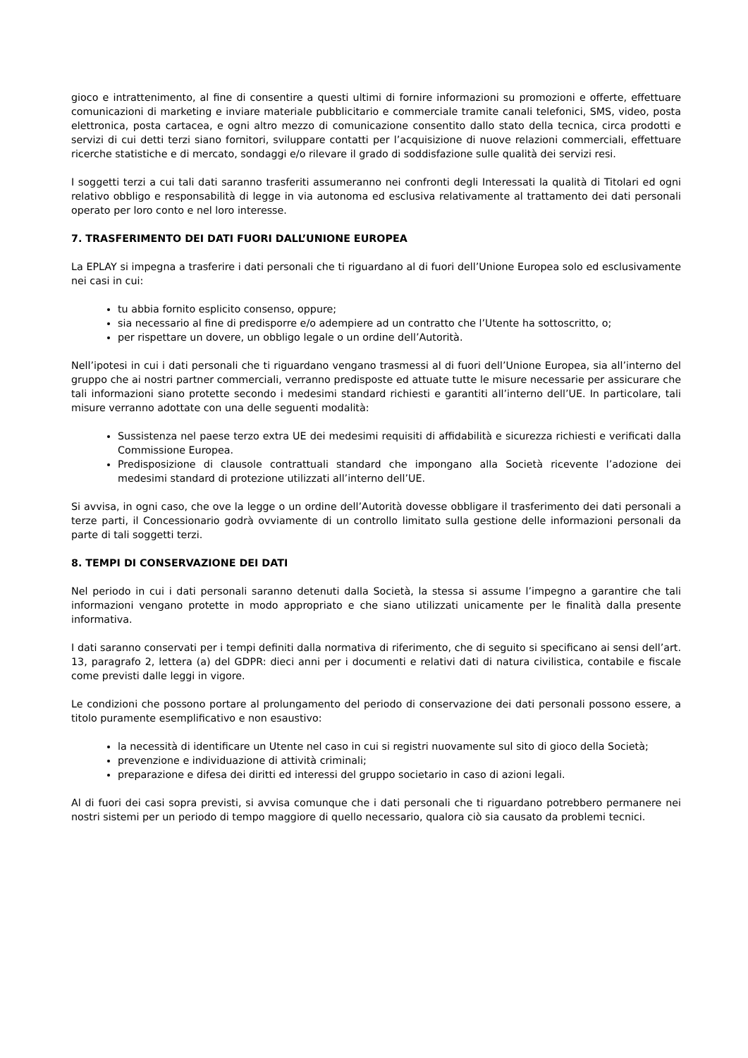gioco e intrattenimento, al fine di consentire a questi ultimi di fornire informazioni su promozioni e offerte, effettuare comunicazioni di marketing e inviare materiale pubblicitario e commerciale tramite canali telefonici, SMS, video, posta elettronica, posta cartacea, e ogni altro mezzo di comunicazione consentito dallo stato della tecnica, circa prodotti e servizi di cui detti terzi siano fornitori, sviluppare contatti per l’acquisizione di nuove relazioni commerciali, effettuare ricerche statistiche e di mercato, sondaggi e/o rilevare il grado di soddisfazione sulle qualità dei servizi resi.
I soggetti terzi a cui tali dati saranno trasferiti assumeranno nei confronti degli Interessati la qualità di Titolari ed ogni relativo obbligo e responsabilità di legge in via autonoma ed esclusiva relativamente al trattamento dei dati personali operato per loro conto e nel loro interesse.
7. TRASFERIMENTO DEI DATI FUORI DALL’UNIONE EUROPEA
La EPLAY si impegna a trasferire i dati personali che ti riguardano al di fuori dell’Unione Europea solo ed esclusivamente nei casi in cui:
tu abbia fornito esplicito consenso, oppure;
sia necessario al fine di predisporre e/o adempiere ad un contratto che l’Utente ha sottoscritto, o;
per rispettare un dovere, un obbligo legale o un ordine dell’Autorità.
Nell’ipotesi in cui i dati personali che ti riguardano vengano trasmessi al di fuori dell’Unione Europea, sia all’interno del gruppo che ai nostri partner commerciali, verranno predisposte ed attuate tutte le misure necessarie per assicurare che tali informazioni siano protette secondo i medesimi standard richiesti e garantiti all’interno dell’UE. In particolare, tali misure verranno adottate con una delle seguenti modalità:
Sussistenza nel paese terzo extra UE dei medesimi requisiti di affidabilità e sicurezza richiesti e verificati dalla Commissione Europea.
Predisposizione di clausole contrattuali standard che impongano alla Società ricevente l’adozione dei medesimi standard di protezione utilizzati all’interno dell’UE.
Si avvisa, in ogni caso, che ove la legge o un ordine dell’Autorità dovesse obbligare il trasferimento dei dati personali a terze parti, il Concessionario godrà ovviamente di un controllo limitato sulla gestione delle informazioni personali da parte di tali soggetti terzi.
8. TEMPI DI CONSERVAZIONE DEI DATI
Nel periodo in cui i dati personali saranno detenuti dalla Società, la stessa si assume l’impegno a garantire che tali informazioni vengano protette in modo appropriato e che siano utilizzati unicamente per le finalità dalla presente informativa.
I dati saranno conservati per i tempi definiti dalla normativa di riferimento, che di seguito si specificano ai sensi dell’art. 13, paragrafo 2, lettera (a) del GDPR: dieci anni per i documenti e relativi dati di natura civilistica, contabile e fiscale come previsti dalle leggi in vigore.
Le condizioni che possono portare al prolungamento del periodo di conservazione dei dati personali possono essere, a titolo puramente esemplificativo e non esaustivo:
la necessità di identificare un Utente nel caso in cui si registri nuovamente sul sito di gioco della Società;
prevenzione e individuazione di attività criminali;
preparazione e difesa dei diritti ed interessi del gruppo societario in caso di azioni legali.
Al di fuori dei casi sopra previsti, si avvisa comunque che i dati personali che ti riguardano potrebbero permanere nei nostri sistemi per un periodo di tempo maggiore di quello necessario, qualora ciò sia causato da problemi tecnici.